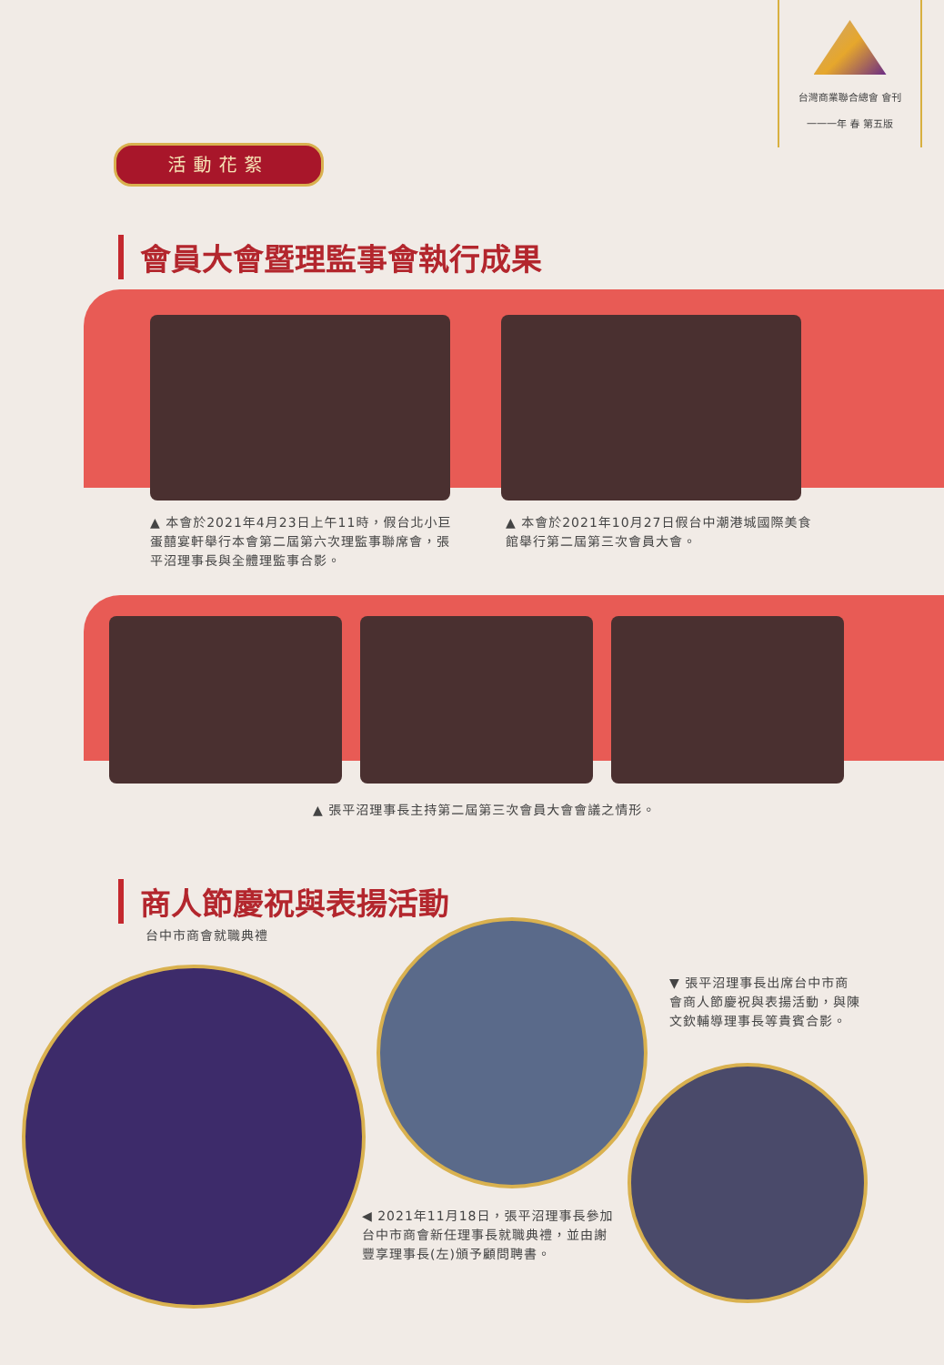台灣商業聯合總會 會刊
一一一年 春 第五版
活動花絮
會員大會暨理監事會執行成果
▲ 本會於2021年4月23日上午11時，假台北小巨蛋囍宴軒舉行本會第二屆第六次理監事聯席會，張平沼理事長與全體理監事合影。
▲ 本會於2021年10月27日假台中潮港城國際美食館舉行第二屆第三次會員大會。
▲ 張平沼理事長主持第二屆第三次會員大會會議之情形。
商人節慶祝與表揚活動
台中市商會就職典禮
▼ 張平沼理事長出席台中市商會商人節慶祝與表揚活動，與陳文欽輔導理事長等貴賓合影。
◀ 2021年11月18日，張平沼理事長參加台中市商會新任理事長就職典禮，並由謝豐享理事長(左)頒予顧問聘書。